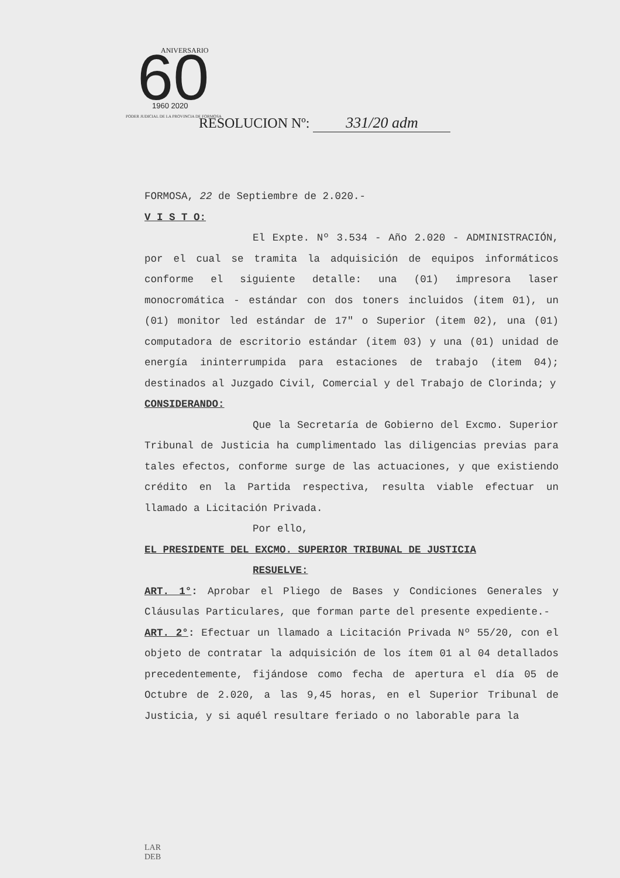60
ANIVERSARIO
1960 2020
PODER JUDICIAL DE LA PROVINCIA DE FORMOSA
RESOLUCION Nº: 331/20 adm
FORMOSA, 22 de Septiembre de 2.020.-
V I S T O:
El Expte. Nº 3.534 - Año 2.020 - ADMINISTRACIÓN, por el cual se tramita la adquisición de equipos informáticos conforme el siguiente detalle: una (01) impresora laser monocromática - estándar con dos toners incluidos (item 01), un (01) monitor led estándar de 17″ o Superior (item 02), una (01) computadora de escritorio estándar (item 03) y una (01) unidad de energía ininterrumpida para estaciones de trabajo (item 04); destinados al Juzgado Civil, Comercial y del Trabajo de Clorinda; y
CONSIDERANDO:
Que la Secretaría de Gobierno del Excmo. Superior Tribunal de Justicia ha cumplimentado las diligencias previas para tales efectos, conforme surge de las actuaciones, y que existiendo crédito en la Partida respectiva, resulta viable efectuar un llamado a Licitación Privada.
Por ello,
EL PRESIDENTE DEL EXCMO. SUPERIOR TRIBUNAL DE JUSTICIA
RESUELVE:
ART. 1°: Aprobar el Pliego de Bases y Condiciones Generales y Cláusulas Particulares, que forman parte del presente expediente.-
ART. 2°: Efectuar un llamado a Licitación Privada Nº 55/20, con el objeto de contratar la adquisición de los ítem 01 al 04 detallados precedentemente, fijándose como fecha de apertura el día 05 de Octubre de 2.020, a las 9,45 horas, en el Superior Tribunal de Justicia, y si aquél resultare feriado o no laborable para la
LAR
DEB